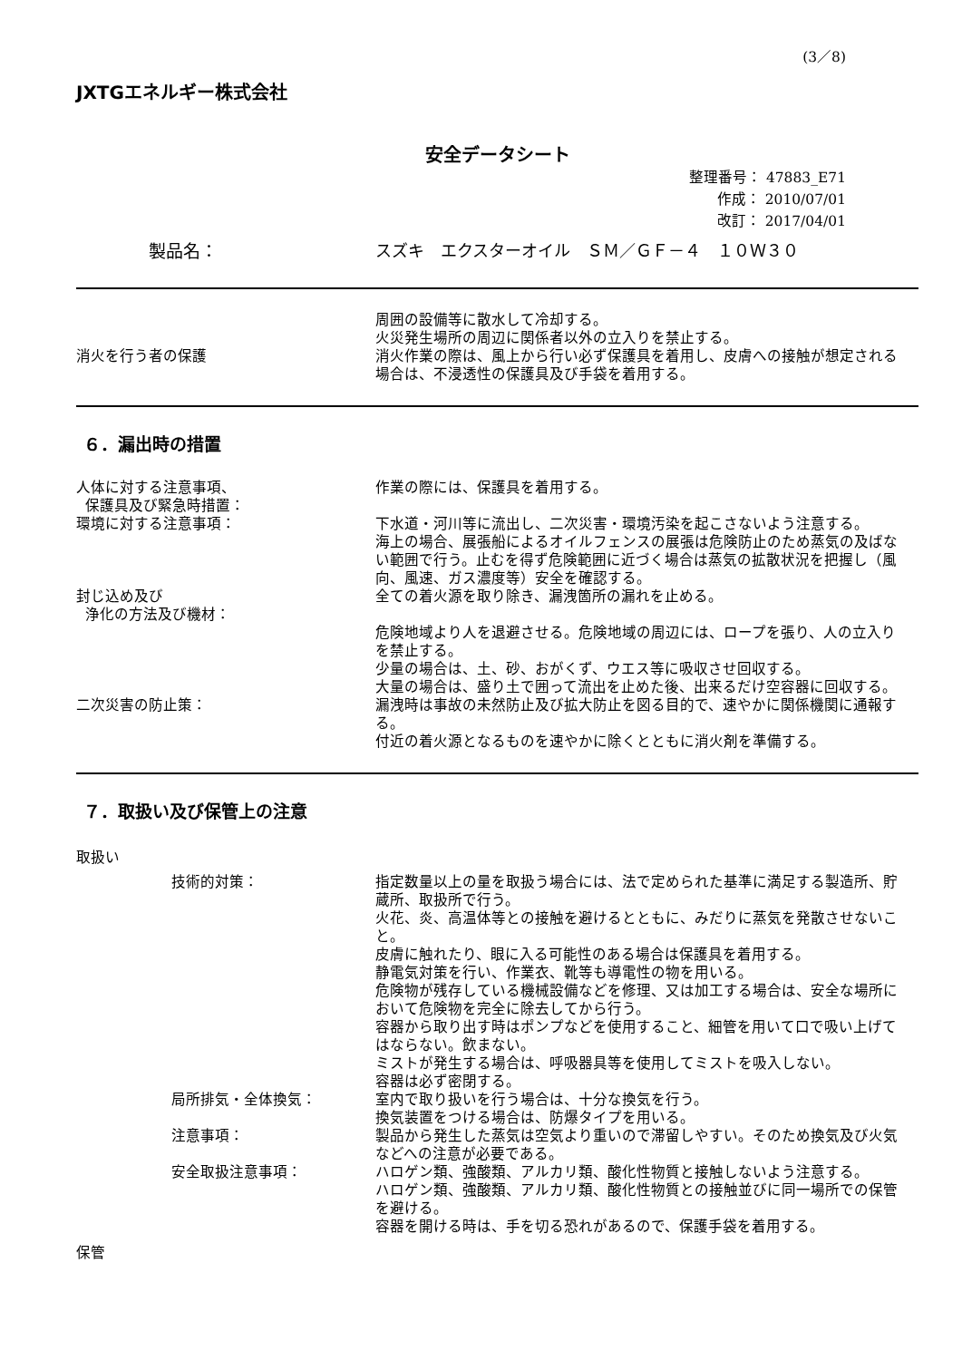(3／8)
JXTGエネルギー株式会社
安全データシート
整理番号： 47883_E71
作成： 2010/07/01
改訂： 2017/04/01
製品名： スズキ　エクスターオイル　ＳＭ／ＧＦ－４　１０Ｗ３０
周囲の設備等に散水して冷却する。
火災発生場所の周辺に関係者以外の立入りを禁止する。
消火を行う者の保護 消火作業の際は、風上から行い必ず保護具を着用し、皮膚への接触が想定される場合は、不浸透性の保護具及び手袋を着用する。
６．漏出時の措置
人体に対する注意事項、
保護具及び緊急時措置：
作業の際には、保護具を着用する。
環境に対する注意事項： 下水道・河川等に流出し、二次災害・環境汚染を起こさないよう注意する。
海上の場合、展張船によるオイルフェンスの展張は危険防止のため蒸気の及ばない範囲で行う。止むを得ず危険範囲に近づく場合は蒸気の拡散状況を把握し（風向、風速、ガス濃度等）安全を確認する。
封じ込め及び
浄化の方法及び機材：
全ての着火源を取り除き、漏洩箇所の漏れを止める。
危険地域より人を退避させる。危険地域の周辺には、ロープを張り、人の立入りを禁止する。
少量の場合は、土、砂、おがくず、ウエス等に吸収させ回収する。
大量の場合は、盛り土で囲って流出を止めた後、出来るだけ空容器に回収する。
二次災害の防止策： 漏洩時は事故の未然防止及び拡大防止を図る目的で、速やかに関係機関に通報する。
付近の着火源となるものを速やかに除くとともに消火剤を準備する。
７．取扱い及び保管上の注意
取扱い
技術的対策： 指定数量以上の量を取扱う場合には、法で定められた基準に満足する製造所、貯蔵所、取扱所で行う。
火花、炎、高温体等との接触を避けるとともに、みだりに蒸気を発散させないこと。
皮膚に触れたり、眼に入る可能性のある場合は保護具を着用する。
静電気対策を行い、作業衣、靴等も導電性の物を用いる。
危険物が残存している機械設備などを修理、又は加工する場合は、安全な場所において危険物を完全に除去してから行う。
容器から取り出す時はポンプなどを使用すること、細管を用いて口で吸い上げてはならない。飲まない。
ミストが発生する場合は、呼吸器具等を使用してミストを吸入しない。
容器は必ず密閉する。
局所排気・全体換気： 室内で取り扱いを行う場合は、十分な換気を行う。
換気装置をつける場合は、防爆タイプを用いる。
注意事項： 製品から発生した蒸気は空気より重いので滞留しやすい。そのため換気及び火気などへの注意が必要である。
安全取扱注意事項： ハロゲン類、強酸類、アルカリ類、酸化性物質と接触しないよう注意する。
ハロゲン類、強酸類、アルカリ類、酸化性物質との接触並びに同一場所での保管を避ける。
容器を開ける時は、手を切る恐れがあるので、保護手袋を着用する。
保管